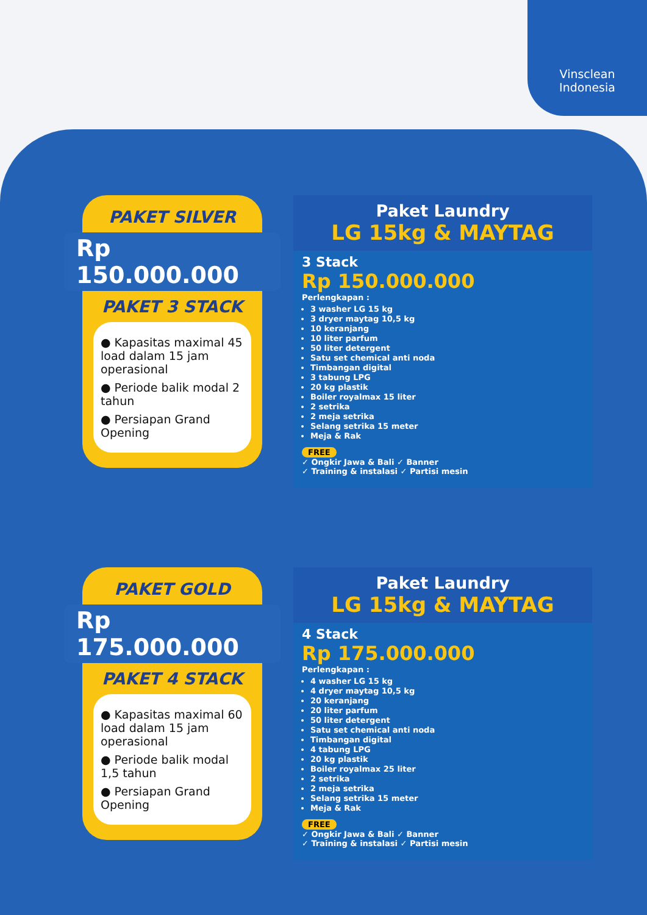Vinsclean
Indonesia
PAKET SILVER
Rp 150.000.000
PAKET 3 STACK
● Kapasitas maximal 45 load dalam 15 jam operasional
● Periode balik modal 2 tahun
● Persiapan Grand Opening
Paket Laundry
LG 15kg & MAYTAG
3 Stack
Rp 150.000.000
Perlengkapan :
3 washer LG 15 kg
3 dryer maytag 10,5 kg
10 keranjang
10 liter parfum
50 liter detergent
Satu set chemical anti noda
Timbangan digital
3 tabung LPG
20 kg plastik
Boiler royalmax 15 liter
2 setrika
2 meja setrika
Selang setrika 15 meter
Meja & Rak
FREE
✓ Ongkir Jawa & Bali ✓ Banner
✓ Training & instalasi ✓ Partisi mesin
PAKET GOLD
Rp 175.000.000
PAKET 4 STACK
● Kapasitas maximal 60 load dalam 15 jam operasional
● Periode balik modal 1,5 tahun
● Persiapan Grand Opening
Paket Laundry
LG 15kg & MAYTAG
4 Stack
Rp 175.000.000
Perlengkapan :
4 washer LG 15 kg
4 dryer maytag 10,5 kg
20 keranjang
20 liter parfum
50 liter detergent
Satu set chemical anti noda
Timbangan digital
4 tabung LPG
20 kg plastik
Boiler royalmax 25 liter
2 setrika
2 meja setrika
Selang setrika 15 meter
Meja & Rak
FREE
✓ Ongkir Jawa & Bali ✓ Banner
✓ Training & instalasi ✓ Partisi mesin